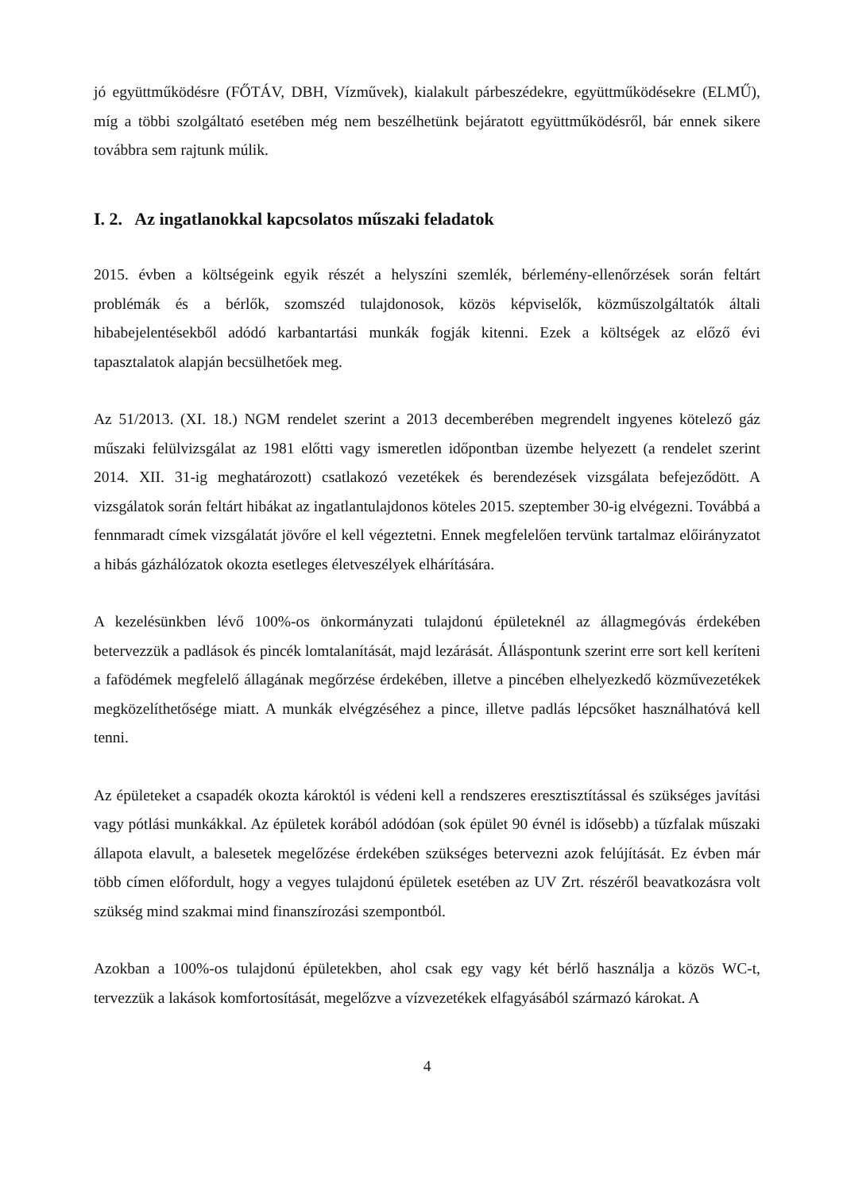jó együttműködésre (FŐTÁV, DBH, Vízművek), kialakult párbeszédekre, együttműködésekre (ELMŰ), míg a többi szolgáltató esetében még nem beszélhetünk bejáratott együttműködésről, bár ennek sikere továbbra sem rajtunk múlik.
I. 2. Az ingatlanokkal kapcsolatos műszaki feladatok
2015. évben a költségeink egyik részét a helyszíni szemlék, bérlemény-ellenőrzések során feltárt problémák és a bérlők, szomszéd tulajdonosok, közös képviselők, közműszolgáltatók általi hibabejelentésekből adódó karbantartási munkák fogják kitenni. Ezek a költségek az előző évi tapasztalatok alapján becsülhetőek meg.
Az 51/2013. (XI. 18.) NGM rendelet szerint a 2013 decemberében megrendelt ingyenes kötelező gáz műszaki felülvizsgálat az 1981 előtti vagy ismeretlen időpontban üzembe helyezett (a rendelet szerint 2014. XII. 31-ig meghatározott) csatlakozó vezetékek és berendezések vizsgálata befejeződött. A vizsgálatok során feltárt hibákat az ingatlantulajdonos köteles 2015. szeptember 30-ig elvégezni. Továbbá a fennmaradt címek vizsgálatát jövőre el kell végeztetni. Ennek megfelelően tervünk tartalmaz előirányzatot a hibás gázhálózatok okozta esetleges életveszélyek elhárítására.
A kezelésünkben lévő 100%-os önkormányzati tulajdonú épületeknél az állagmegóvás érdekében betervezzük a padlások és pincék lomtalanítását, majd lezárását. Álláspontunk szerint erre sort kell keríteni a fafödémek megfelelő állagának megőrzése érdekében, illetve a pincében elhelyezkedő közművezetékek megközelíthetősége miatt. A munkák elvégzéséhez a pince, illetve padlás lépcsőket használhatóvá kell tenni.
Az épületeket a csapadék okozta károktól is védeni kell a rendszeres eresztisztítással és szükséges javítási vagy pótlási munkákkal. Az épületek korából adódóan (sok épület 90 évnél is idősebb) a tűzfalak műszaki állapota elavult, a balesetek megelőzése érdekében szükséges betervezni azok felújítását. Ez évben már több címen előfordult, hogy a vegyes tulajdonú épületek esetében az UV Zrt. részéről beavatkozásra volt szükség mind szakmai mind finanszírozási szempontból.
Azokban a 100%-os tulajdonú épületekben, ahol csak egy vagy két bérlő használja a közös WC-t, tervezzük a lakások komfortosítását, megelőzve a vízvezetékek elfagyásából származó károkat. A
4